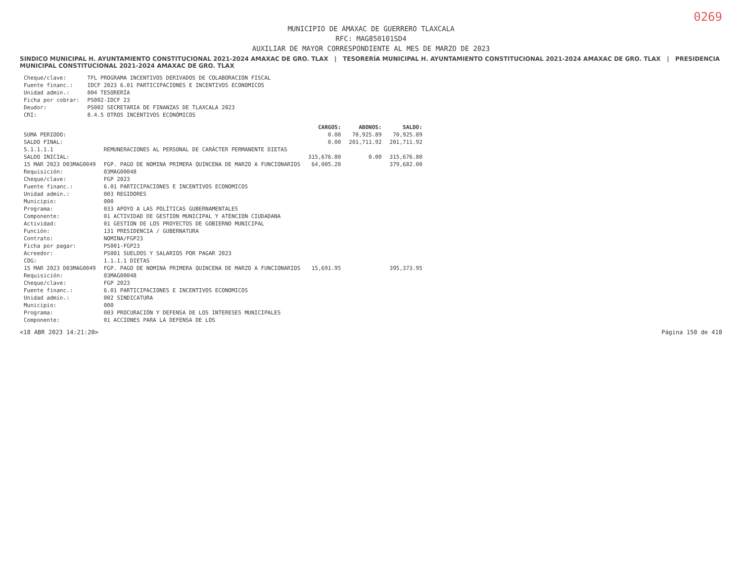0269
MUNICIPIO DE AMAXAC DE GUERRERO TLAXCALA
RFC: MAG850101SD4
AUXILIAR DE MAYOR CORRESPONDIENTE AL MES DE MARZO DE 2023
SINDICO MUNICIPAL H. AYUNTAMIENTO CONSTITUCIONAL 2021-2024 AMAXAC DE GRO. TLAX | TESORERÍA MUNICIPAL H. AYUNTAMIENTO CONSTITUCIONAL 2021-2024 AMAXAC DE GRO. TLAX | PRESIDENCIA MUNICIPAL CONSTITUCIONAL 2021-2024 AMAXAC DE GRO. TLAX
| Cheque/clave: | TFL PROGRAMA INCENTIVOS DERIVADOS DE COLABORACION FISCAL |
| Fuente financ.: | IDCF 2023 6.01 PARTICIPACIONES E INCENTIVOS ECONOMICOS |
| Unidad admin.: | 004 TESORERÍA |
| Ficha por cobrar: | PS002-IDCF 23 |
| Deudor: | PS002 SECRETARIA DE FINANZAS DE TLAXCALA 2023 |
| CRI: | 8.4.5 OTROS INCENTIVOS ECONÓMICOS |
| | | CARGOS: | ABONOS: | SALDO: |
| --- | --- | --- | --- | --- |
| SUMA PERIODO: | | 0.00 | 70,925.89 | 70,925.89 |
| SALDO FINAL: | | 0.00 | 201,711.92 | 201,711.92 |
| 5.1.1.1.1 | REMUNERACIONES AL PERSONAL DE CARÁCTER PERMANENTE DIETAS | | | |
| SALDO INICIAL: | | 315,676.80 | 0.00 | 315,676.80 |
| 15 MAR 2023 D03MAG0049 | FGP. PAGO DE NOMINA PRIMERA QUINCENA DE MARZO A FUNCIONARIOS | 64,005.20 | | 379,682.00 |
| Requisición: | 03MAG00048 | | | |
| Cheque/clave: | FGP 2023 | | | |
| Fuente financ.: | 6.01 PARTICIPACIONES E INCENTIVOS ECONOMICOS | | | |
| Unidad admin.: | 003 REGIDORES | | | |
| Municipio: | 000 | | | |
| Programa: | 033 APOYO A LAS POLÍTICAS GUBERNAMENTALES | | | |
| Componente: | 01 ACTIVIDAD DE GESTION MUNICIPAL Y ATENCION CIUDADANA | | | |
| Actividad: | 01 GESTION DE LOS PROYECTOS DE GOBIERNO MUNICIPAL | | | |
| Función: | 131 PRESIDENCIA / GUBERNATURA | | | |
| Contrato: | NOMINA/FGP23 | | | |
| Ficha por pagar: | PS001-FGP23 | | | |
| Acreedor: | PS001 SUELDOS Y SALARIOS POR PAGAR 2023 | | | |
| COG: | 1.1.1.1 DIETAS | | | |
| 15 MAR 2023 D03MAG0049 | FGP. PAGO DE NOMINA PRIMERA QUINCENA DE MARZO A FUNCIONARIOS | 15,691.95 | | 395,373.95 |
| Requisición: | 03MAG00048 | | | |
| Cheque/clave: | FGP 2023 | | | |
| Fuente financ.: | 6.01 PARTICIPACIONES E INCENTIVOS ECONOMICOS | | | |
| Unidad admin.: | 002 SINDICATURA | | | |
| Municipio: | 000 | | | |
| Programa: | 003 PROCURACIÓN Y DEFENSA DE LOS INTERESES MUNICIPALES | | | |
| Componente: | 01 ACCIONES PARA LA DEFENSA DE LOS | | | |
<18 ABR 2023 14:21:20> Página 150 de 418